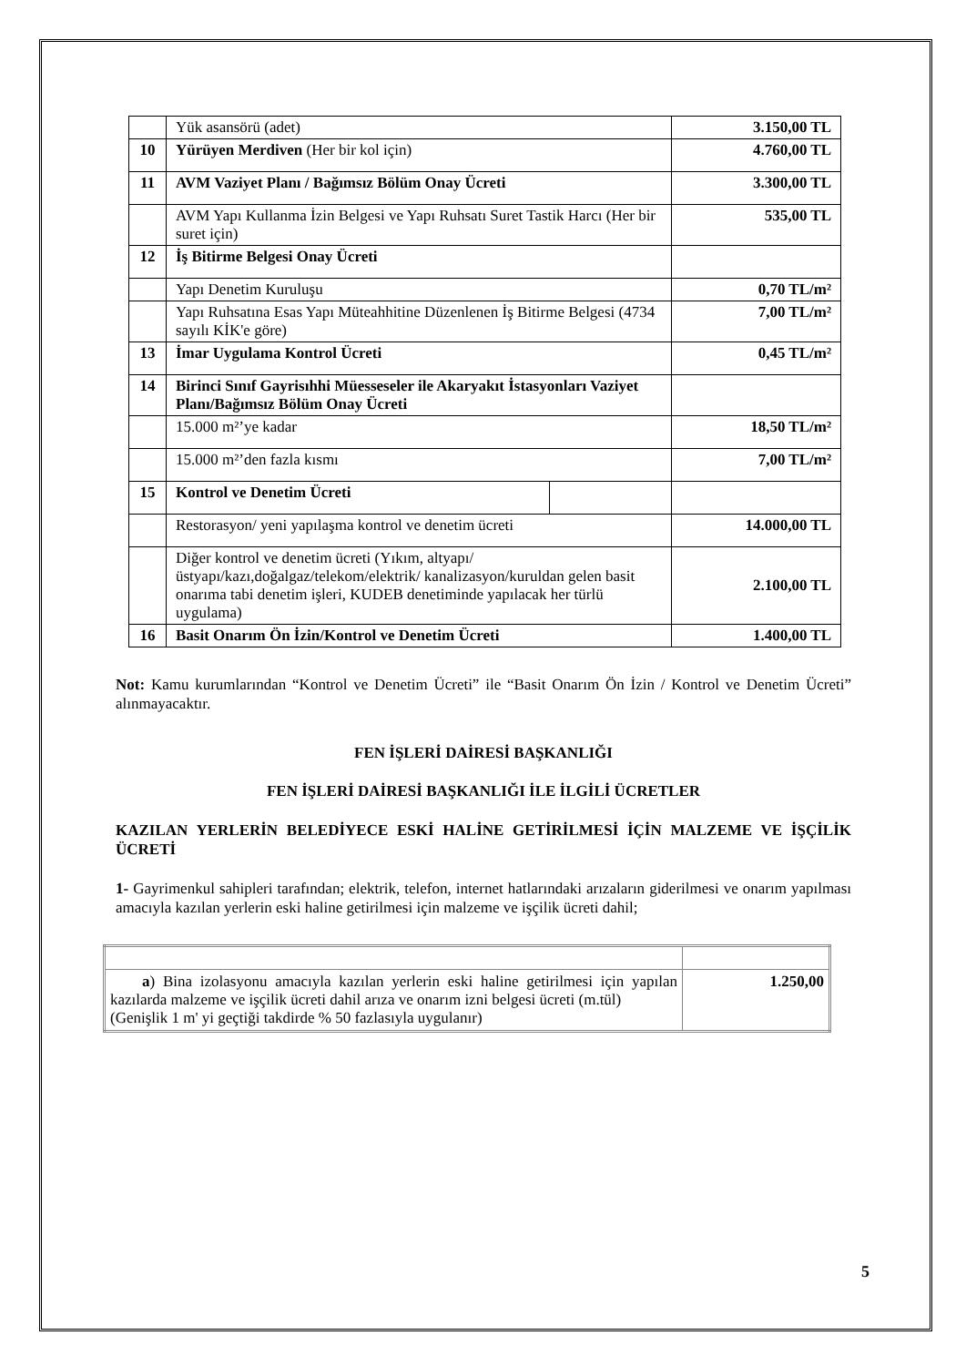| | Yük asansörü (adet) | | 3.150,00 TL |
| 10 | Yürüyen Merdiven (Her bir kol için) | | 4.760,00 TL |
| 11 | AVM Vaziyet Planı / Bağımsız Bölüm Onay Ücreti | | 3.300,00 TL |
| | AVM Yapı Kullanma İzin Belgesi ve Yapı Ruhsatı Suret Tastik Harcı (Her bir suret için) | | 535,00 TL |
| 12 | İş Bitirme Belgesi Onay Ücreti | | |
| | Yapı Denetim Kuruluşu | | 0,70 TL/m² |
| | Yapı Ruhsatına Esas Yapı Müteahhitine Düzenlenen İş Bitirme Belgesi (4734 sayılı KİK'e göre) | | 7,00 TL/m² |
| 13 | İmar Uygulama Kontrol Ücreti | | 0,45 TL/m² |
| 14 | Birinci Sınıf Gayrisıhhi Müesseseler ile Akaryakıt İstasyonları Vaziyet Planı/Bağımsız Bölüm Onay Ücreti | | |
| | 15.000 m²’ye kadar | | 18,50 TL/m² |
| | 15.000 m²’den fazla kısmı | | 7,00 TL/m² |
| 15 | Kontrol ve Denetim Ücreti | | |
| | Restorasyon/ yeni yapılaşma kontrol ve denetim ücreti | | 14.000,00 TL |
| | Diğer kontrol ve denetim ücreti (Yıkım, altyapı/üstyapı/kazı,doğalgaz/telekom/elektrik/ kanalizasyon/kuruldan gelen basit onarıma tabi denetim işleri, KUDEB denetiminde yapılacak her türlü uygulama) | | 2.100,00 TL |
| 16 | Basit Onarım Ön İzin/Kontrol ve Denetim Ücreti | | 1.400,00 TL |
Not: Kamu kurumlarından “Kontrol ve Denetim Ücreti” ile “Basit Onarım Ön İzin / Kontrol ve Denetim Ücreti” alınmayacaktır.
FEN İŞLERİ DAİRESİ BAŞKANLIĞI
FEN İŞLERİ DAİRESİ BAŞKANLIĞI İLE İLGİLİ ÜCRETLER
KAZILAN YERLERİN BELEDİYECE ESKİ HALİNE GETİRİLMESİ İÇİN MALZEME VE İŞÇİLİK ÜCRETİ
1- Gayrimenkul sahipleri tarafından; elektrik, telefon, internet hatlarındaki arızaların giderilmesi ve onarım yapılması amacıyla kazılan yerlerin eski haline getirilmesi için malzeme ve işçilik ücreti dahil;
| a ) Bina izolasyonu amacıyla kazılan yerlerin eski haline getirilmesi için yapılan kazılarda malzeme ve işçilik ücreti dahil arıza ve onarım izni belgesi ücreti (m.tül) (Genişlik 1 m' yi geçtiği takdirde % 50 fazlasıyla uygulanır) | 1.250,00 |
5